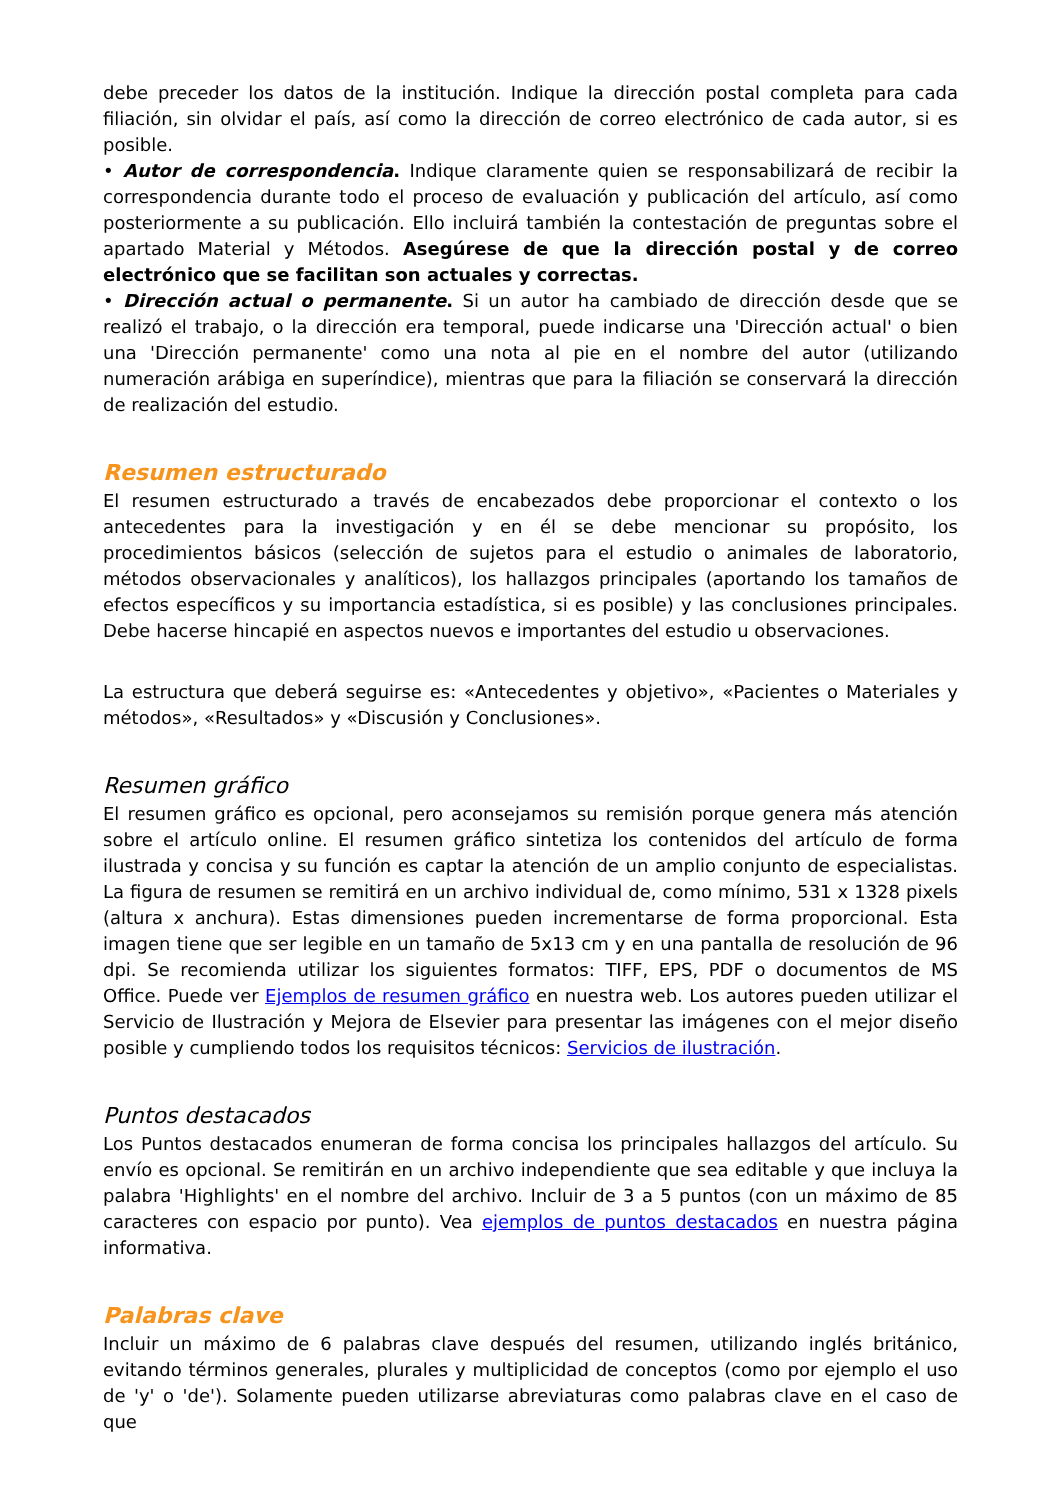debe preceder los datos de la institución. Indique la dirección postal completa para cada filiación, sin olvidar el país, así como la dirección de correo electrónico de cada autor, si es posible.
• Autor de correspondencia. Indique claramente quien se responsabilizará de recibir la correspondencia durante todo el proceso de evaluación y publicación del artículo, así como posteriormente a su publicación. Ello incluirá también la contestación de preguntas sobre el apartado Material y Métodos. Asegúrese de que la dirección postal y de correo electrónico que se facilitan son actuales y correctas.
• Dirección actual o permanente. Si un autor ha cambiado de dirección desde que se realizó el trabajo, o la dirección era temporal, puede indicarse una 'Dirección actual' o bien una 'Dirección permanente' como una nota al pie en el nombre del autor (utilizando numeración arábiga en superíndice), mientras que para la filiación se conservará la dirección de realización del estudio.
Resumen estructurado
El resumen estructurado a través de encabezados debe proporcionar el contexto o los antecedentes para la investigación y en él se debe mencionar su propósito, los procedimientos básicos (selección de sujetos para el estudio o animales de laboratorio, métodos observacionales y analíticos), los hallazgos principales (aportando los tamaños de efectos específicos y su importancia estadística, si es posible) y las conclusiones principales. Debe hacerse hincapié en aspectos nuevos e importantes del estudio u observaciones.
La estructura que deberá seguirse es: «Antecedentes y objetivo», «Pacientes o Materiales y métodos», «Resultados» y «Discusión y Conclusiones».
Resumen gráfico
El resumen gráfico es opcional, pero aconsejamos su remisión porque genera más atención sobre el artículo online. El resumen gráfico sintetiza los contenidos del artículo de forma ilustrada y concisa y su función es captar la atención de un amplio conjunto de especialistas. La figura de resumen se remitirá en un archivo individual de, como mínimo, 531 x 1328 pixels (altura x anchura). Estas dimensiones pueden incrementarse de forma proporcional. Esta imagen tiene que ser legible en un tamaño de 5x13 cm y en una pantalla de resolución de 96 dpi. Se recomienda utilizar los siguientes formatos: TIFF, EPS, PDF o documentos de MS Office. Puede ver Ejemplos de resumen gráfico en nuestra web. Los autores pueden utilizar el Servicio de Ilustración y Mejora de Elsevier para presentar las imágenes con el mejor diseño posible y cumpliendo todos los requisitos técnicos: Servicios de ilustración.
Puntos destacados
Los Puntos destacados enumeran de forma concisa los principales hallazgos del artículo. Su envío es opcional. Se remitirán en un archivo independiente que sea editable y que incluya la palabra 'Highlights' en el nombre del archivo. Incluir de 3 a 5 puntos (con un máximo de 85 caracteres con espacio por punto). Vea ejemplos de puntos destacados en nuestra página informativa.
Palabras clave
Incluir un máximo de 6 palabras clave después del resumen, utilizando inglés británico, evitando términos generales, plurales y multiplicidad de conceptos (como por ejemplo el uso de 'y' o 'de'). Solamente pueden utilizarse abreviaturas como palabras clave en el caso de que